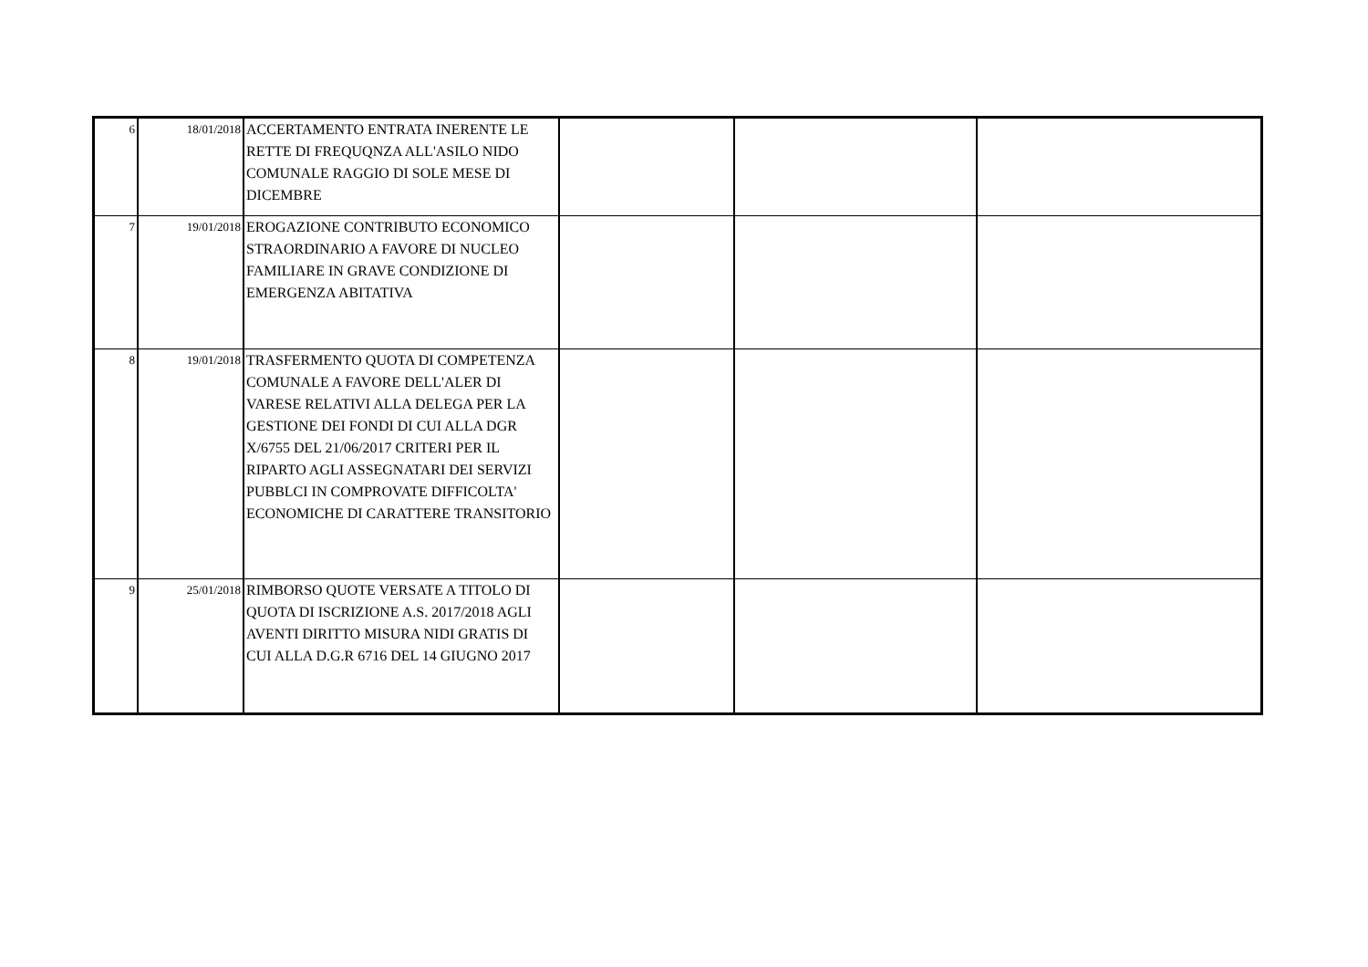| 6 | 18/01/2018 | ACCERTAMENTO ENTRATA INERENTE LE RETTE DI FREQUQNZA ALL'ASILO NIDO COMUNALE RAGGIO DI SOLE MESE DI DICEMBRE | | | |
| 7 | 19/01/2018 | EROGAZIONE CONTRIBUTO ECONOMICO STRAORDINARIO A FAVORE DI NUCLEO FAMILIARE IN GRAVE CONDIZIONE DI EMERGENZA ABITATIVA | | | |
| 8 | 19/01/2018 | TRASFERMENTO QUOTA DI COMPETENZA COMUNALE A FAVORE DELL'ALER DI VARESE RELATIVI ALLA DELEGA PER LA GESTIONE DEI FONDI DI CUI ALLA DGR X/6755 DEL 21/06/2017 CRITERI PER IL RIPARTO AGLI ASSEGNATARI DEI SERVIZI PUBBLCI IN COMPROVATE DIFFICOLTA' ECONOMICHE DI CARATTERE TRANSITORIO | | | |
| 9 | 25/01/2018 | RIMBORSO QUOTE VERSATE A TITOLO DI QUOTA DI ISCRIZIONE A.S. 2017/2018 AGLI AVENTI DIRITTO MISURA NIDI GRATIS DI CUI ALLA D.G.R 6716 DEL 14 GIUGNO 2017 | | | |